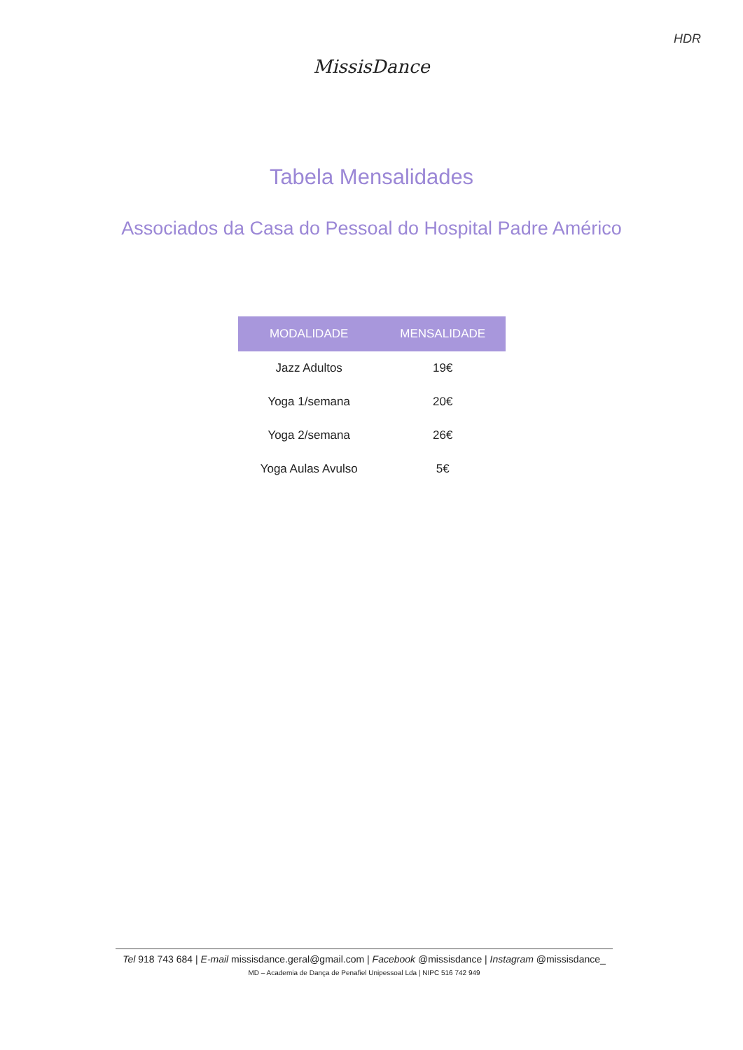HDR
MissisDance
Tabela Mensalidades
Associados da Casa do Pessoal do Hospital Padre Américo
| MODALIDADE | MENSALIDADE |
| --- | --- |
| Jazz Adultos | 19€ |
| Yoga 1/semana | 20€ |
| Yoga 2/semana | 26€ |
| Yoga Aulas Avulso | 5€ |
Tel 918 743 684 | E-mail missisdance.geral@gmail.com | Facebook @missisdance | Instagram @missisdance_
MD – Academia de Dança de Penafiel Unipessoal Lda | NIPC 516 742 949